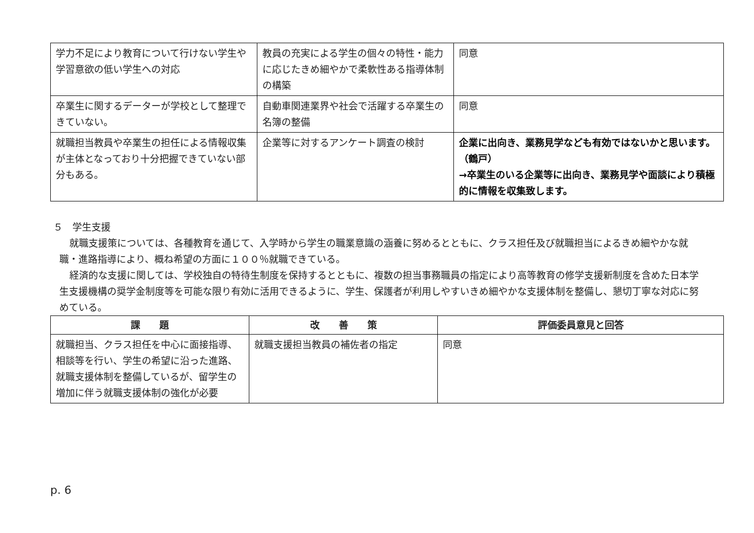| 学力不足により教育について行けない学生や学習意欲の低い学生への対応 | 教員の充実による学生の個々の特性・能力に応じたきめ細やかで柔軟性ある指導体制の構築 | 同意 |
| 卒業生に関するデーターが学校として整理できていない。 | 自動車関連業界や社会で活躍する卒業生の名簿の整備 | 同意 |
| 就職担当教員や卒業生の担任による情報収集が主体となっており十分把握できていない部分もある。 | 企業等に対するアンケート調査の検討 | 企業に出向き、業務見学なども有効ではないかと思います。（鶴戸） →卒業生のいる企業等に出向き、業務見学や面談により積極的に情報を収集致します。 |
５　学生支援
就職支援策については、各種教育を通じて、入学時から学生の職業意識の涵養に努めるとともに、クラス担任及び就職担当によるきめ細やかな就職・進路指導により、概ね希望の方面に１００％就職できている。
経済的な支援に関しては、学校独自の特待生制度を保持するとともに、複数の担当事務職員の指定により高等教育の修学支援新制度を含めた日本学生支援機構の奨学金制度等を可能な限り有効に活用できるように、学生、保護者が利用しやすいきめ細やかな支援体制を整備し、懇切丁寧な対応に努めている。
| 課 題 | 改 善 策 | 評価委員意見と回答 |
| --- | --- | --- |
| 就職担当、クラス担任を中心に面接指導、相談等を行い、学生の希望に沿った進路、就職支援体制を整備しているが、留学生の増加に伴う就職支援体制の強化が必要 | 就職支援担当教員の補佐者の指定 | 同意 |
p. 6